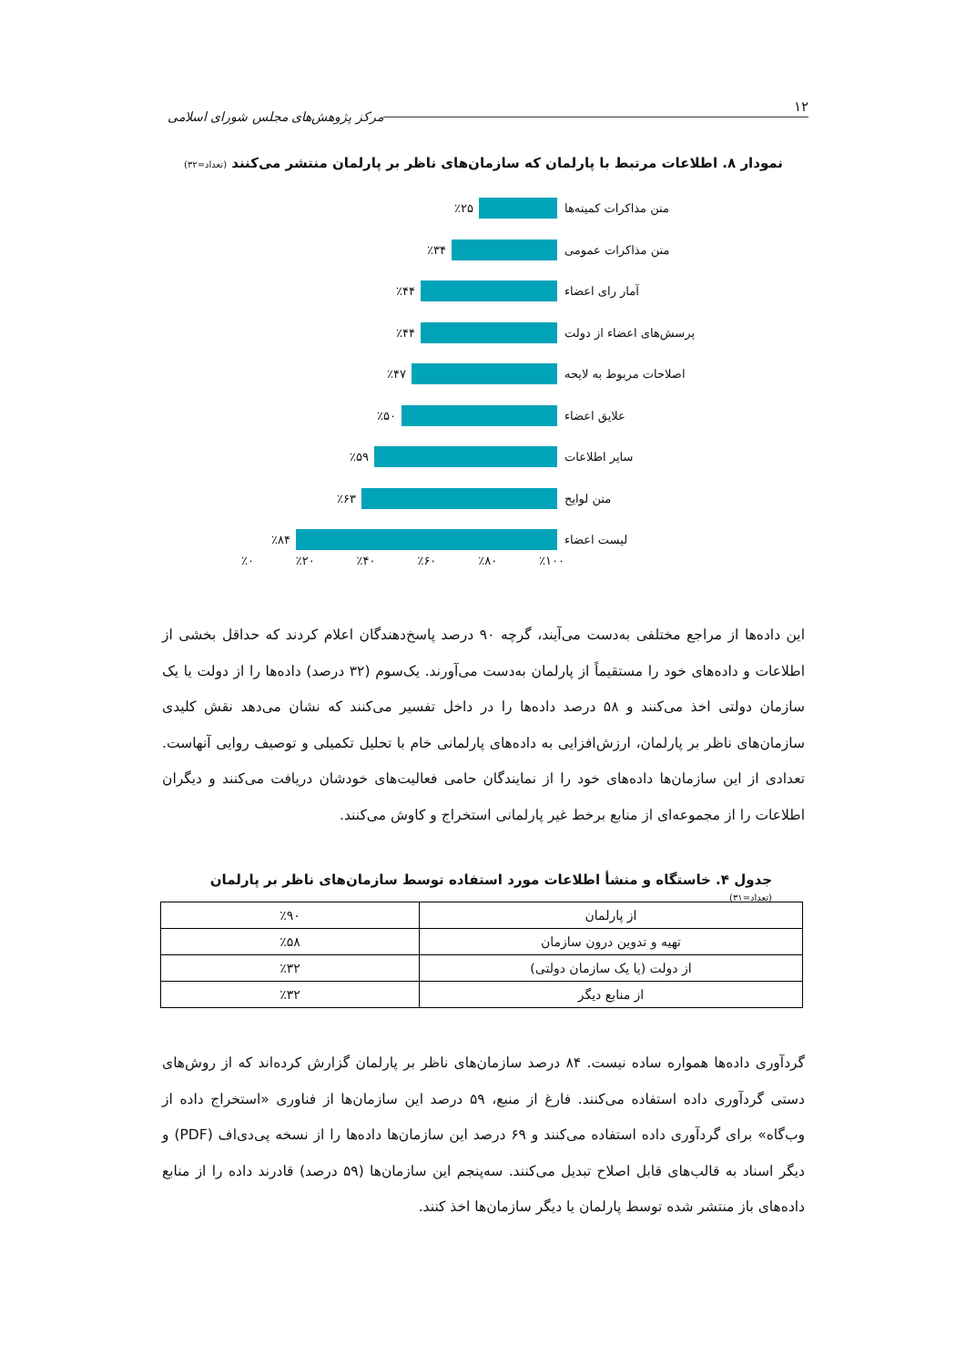۱۲ مرکز پژوهش‌های مجلس شورای اسلامی
نمودار ۸. اطلاعات مرتبط با پارلمان که سازمان‌های ناظر بر پارلمان منتشر می‌کنند (تعداد=۳۲)
متن مذاکرات کمیته‌ها ٪۲۵
متن مذاکرات عمومی ٪۳۴
آمار رای اعضاء ٪۴۴
پرسش‌های اعضاء از دولت ٪۴۴
اصلاحات مربوط به لایحه ٪۴۷
علایق اعضاء ٪۵۰
سایر اطلاعات ٪۵۹
متن لوایح ٪۶۳
لیست اعضاء ٪۸۴
٪۰ ٪۲۰ ٪۴۰ ٪۶۰ ٪۸۰ ٪۱۰۰
این داده‌ها از مراجع مختلفی به‌دست می‌آیند، گرچه ۹۰ درصد پاسخ‌دهندگان اعلام کردند که حداقل بخشی از اطلاعات و داده‌های خود را مستقیماً از پارلمان به‌دست می‌آورند. یک‌سوم (۳۲ درصد) داده‌ها را از دولت یا یک سازمان دولتی اخذ می‌کنند و ۵۸ درصد داده‌ها را در داخل تفسیر می‌کنند که نشان می‌دهد نقش کلیدی سازمان‌های ناظر بر پارلمان، ارزش‌افزایی به داده‌های پارلمانی خام با تحلیل تکمیلی و توصیف روایی آنهاست. تعدادی از این سازمان‌ها داده‌های خود را از نمایندگان حامی فعالیت‌های خودشان دریافت می‌کنند و دیگران اطلاعات را از مجموعه‌ای از منابع برخط غیر پارلمانی استخراج و کاوش می‌کنند.
جدول ۴. خاستگاه و منشأ اطلاعات مورد استفاده توسط سازمان‌های ناظر بر پارلمان (تعداد=۳۱)
| از پارلمان | ٪۹۰ |
| تهیه و تدوین درون سازمان | ٪۵۸ |
| از دولت (یا یک سازمان دولتی) | ٪۳۲ |
| از منابع دیگر | ٪۳۲ |
گردآوری داده‌ها همواره ساده نیست. ۸۴ درصد سازمان‌های ناظر بر پارلمان گزارش کرده‌اند که از روش‌های دستی گردآوری داده استفاده می‌کنند. فارغ از منبع، ۵۹ درصد این سازمان‌ها از فناوری «استخراج داده از وب‌گاه» برای گردآوری داده استفاده می‌کنند و ۶۹ درصد این سازمان‌ها داده‌ها را از نسخه پی‌دی‌اف (PDF) و دیگر اسناد به قالب‌های قابل اصلاح تبدیل می‌کنند. سه‌پنجم این سازمان‌ها (۵۹ درصد) قادرند داده را از منابع داده‌های باز منتشر شده توسط پارلمان یا دیگر سازمان‌ها اخذ کنند.